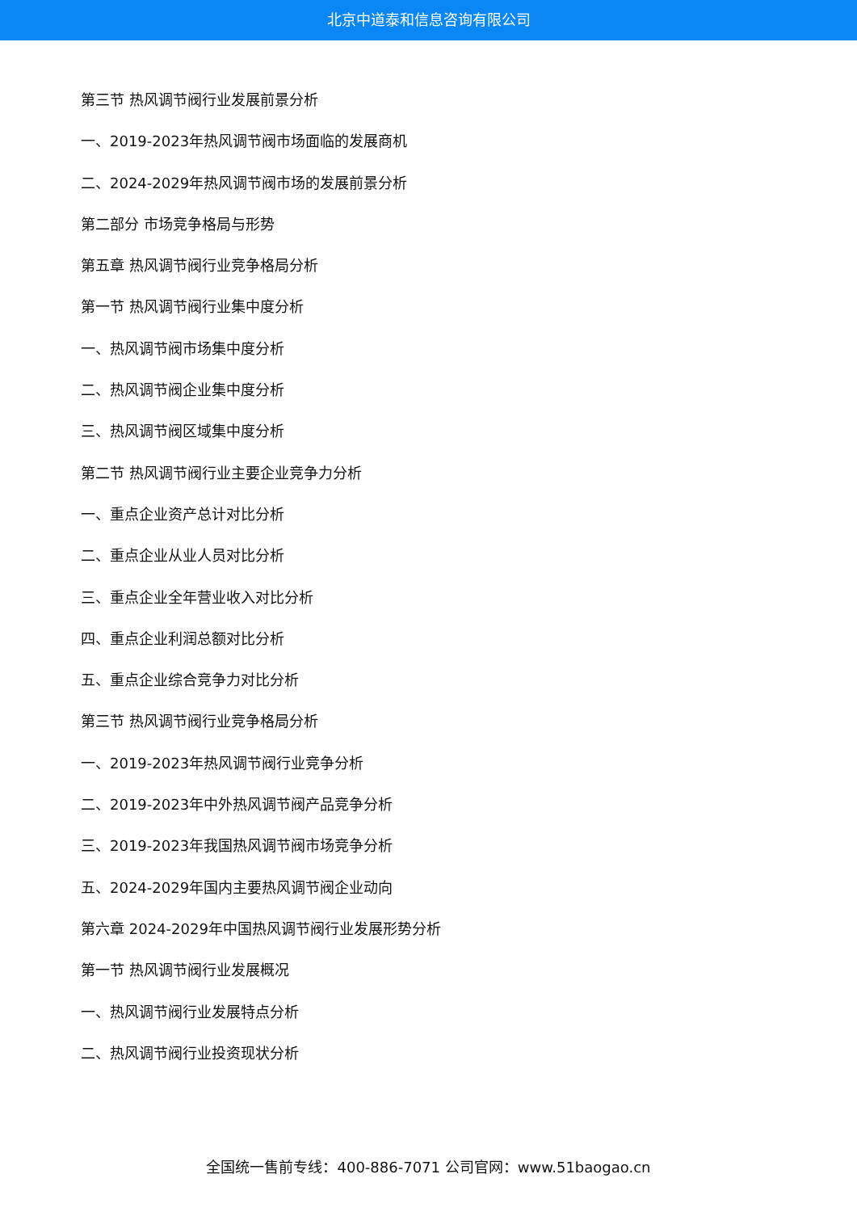北京中道泰和信息咨询有限公司
第三节 热风调节阀行业发展前景分析
一、2019-2023年热风调节阀市场面临的发展商机
二、2024-2029年热风调节阀市场的发展前景分析
第二部分 市场竞争格局与形势
第五章 热风调节阀行业竞争格局分析
第一节 热风调节阀行业集中度分析
一、热风调节阀市场集中度分析
二、热风调节阀企业集中度分析
三、热风调节阀区域集中度分析
第二节 热风调节阀行业主要企业竞争力分析
一、重点企业资产总计对比分析
二、重点企业从业人员对比分析
三、重点企业全年营业收入对比分析
四、重点企业利润总额对比分析
五、重点企业综合竞争力对比分析
第三节 热风调节阀行业竞争格局分析
一、2019-2023年热风调节阀行业竞争分析
二、2019-2023年中外热风调节阀产品竞争分析
三、2019-2023年我国热风调节阀市场竞争分析
五、2024-2029年国内主要热风调节阀企业动向
第六章 2024-2029年中国热风调节阀行业发展形势分析
第一节 热风调节阀行业发展概况
一、热风调节阀行业发展特点分析
二、热风调节阀行业投资现状分析
全国统一售前专线：400-886-7071 公司官网：www.51baogao.cn